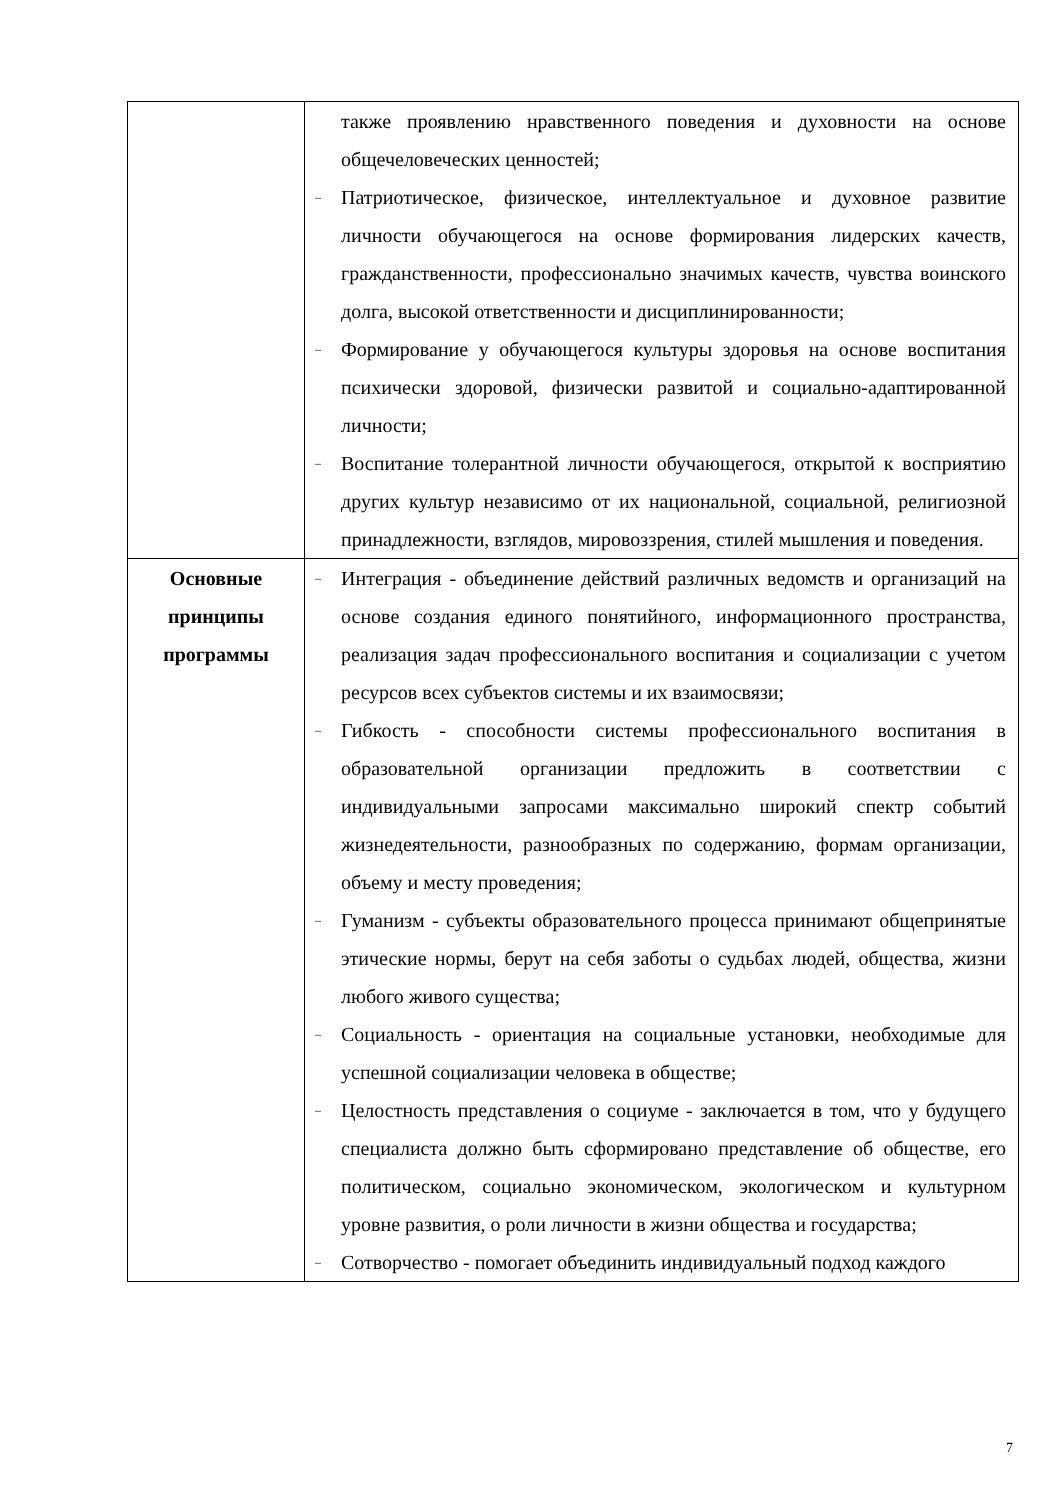| | также проявлению нравственного поведения и духовности на основе общечеловеческих ценностей; – Патриотическое, физическое, интеллектуальное и духовное развитие личности обучающегося на основе формирования лидерских качеств, гражданственности, профессионально значимых качеств, чувства воинского долга, высокой ответственности и дисциплинированности; – Формирование у обучающегося культуры здоровья на основе воспитания психически здоровой, физически развитой и социально-адаптированной личности; – Воспитание толерантной личности обучающегося, открытой к восприятию других культур независимо от их национальной, социальной, религиозной принадлежности, взглядов, мировоззрения, стилей мышления и поведения. |
| Основные принципы программы | – Интеграция - объединение действий различных ведомств и организаций на основе создания единого понятийного, информационного пространства, реализация задач профессионального воспитания и социализации с учетом ресурсов всех субъектов системы и их взаимосвязи; – Гибкость - способности системы профессионального воспитания в образовательной организации предложить в соответствии с индивидуальными запросами максимально широкий спектр событий жизнедеятельности, разнообразных по содержанию, формам организации, объему и месту проведения; – Гуманизм - субъекты образовательного процесса принимают общепринятые этические нормы, берут на себя заботы о судьбах людей, общества, жизни любого живого существа; – Социальность - ориентация на социальные установки, необходимые для успешной социализации человека в обществе; – Целостность представления о социуме - заключается в том, что у будущего специалиста должно быть сформировано представление об обществе, его политическом, социально экономическом, экологическом и культурном уровне развития, о роли личности в жизни общества и государства; – Сотворчество - помогает объединить индивидуальный подход каждого |
7